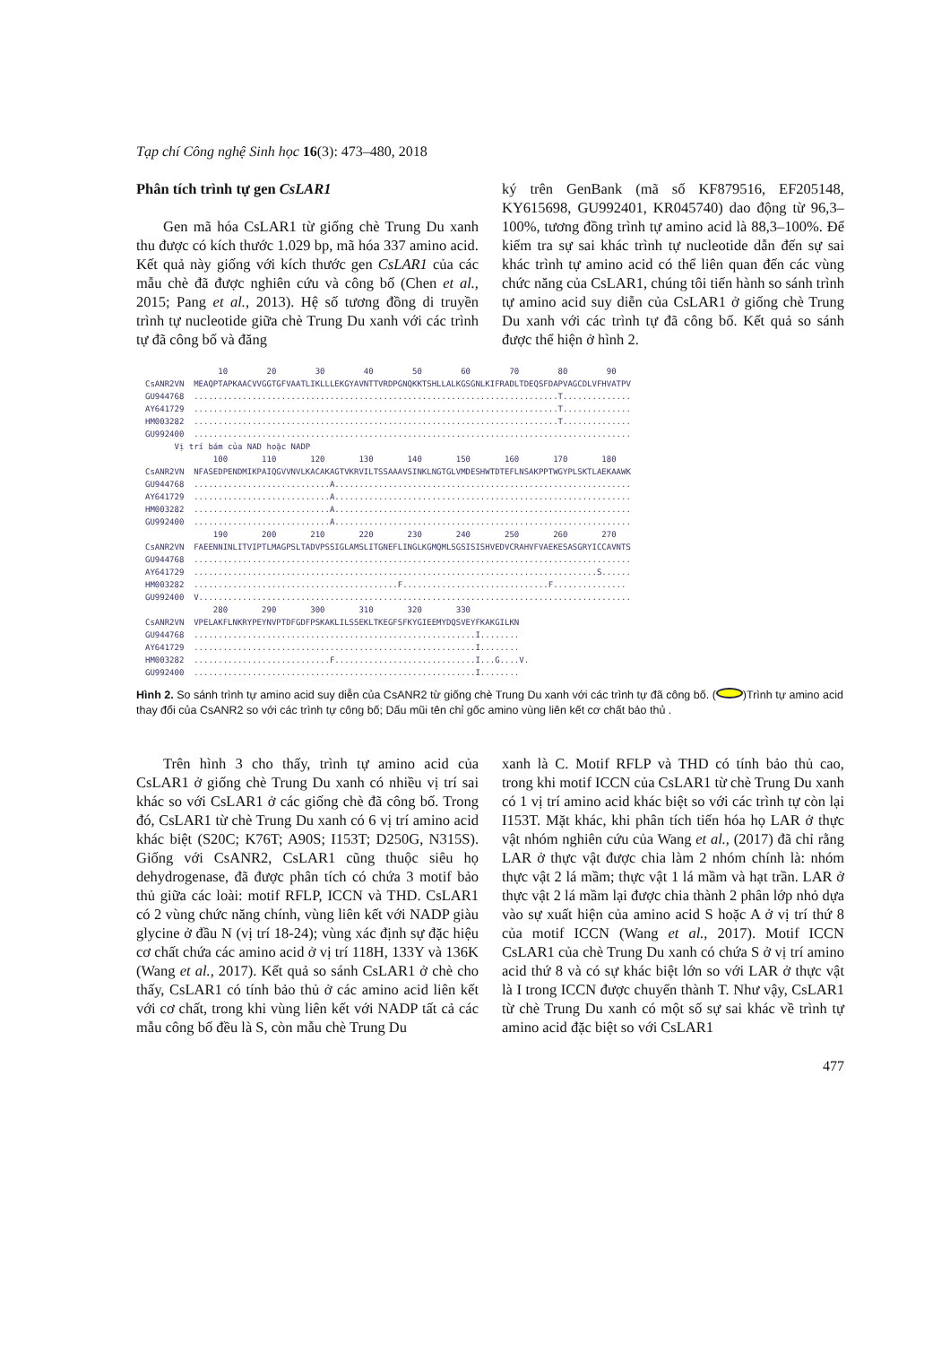Tạp chí Công nghệ Sinh học 16(3): 473–480, 2018
Phân tích trình tự gen CsLAR1
Gen mã hóa CsLAR1 từ giống chè Trung Du xanh thu được có kích thước 1.029 bp, mã hóa 337 amino acid. Kết quả này giống với kích thước gen CsLAR1 của các mẫu chè đã được nghiên cứu và công bố (Chen et al., 2015; Pang et al., 2013). Hệ số tương đồng di truyền trình tự nucleotide giữa chè Trung Du xanh với các trình tự đã công bố và đăng
ký trên GenBank (mã số KF879516, EF205148, KY615698, GU992401, KR045740) dao động từ 96,3–100%, tương đồng trình tự amino acid là 88,3–100%. Để kiểm tra sự sai khác trình tự nucleotide dẫn đến sự sai khác trình tự amino acid có thể liên quan đến các vùng chức năng của CsLAR1, chúng tôi tiến hành so sánh trình tự amino acid suy diễn của CsLAR1 ở giống chè Trung Du xanh với các trình tự đã công bố. Kết quả so sánh được thể hiện ở hình 2.
10 20 30 40 50 60 70 80 90 CsANR2VN MEAQPTAPKAACVVGGTGFVAATLIKLLLEKGYAVNTTVRDPGNQKKTSHLLALKGSGNLKIFRADLTDEQSFDAPVAGCDLVFHVATPV GU944768 ...........................................................................T.............. AY641729 ...........................................................................T.............. HM003282 ...........................................................................T.............. GU992400 .......................................................................................... Vị trí bám của NAD hoặc NADP 100 110 120 130 140 150 160 170 180 CsANR2VN NFASEDPENDMIKPAIQGVVNVLKACAKAGTVKRVILTSSAAAVSINKLNGTGLVMDESHWTDTEFLNSAKPPTWGYPLSKTLAEKAAWK GU944768 ............................A............................................................. AY641729 ............................A............................................................. HM003282 ............................A............................................................. GU992400 ............................A............................................................. 190 200 210 220 230 240 250 260 270 CsANR2VN FAEENNINLITVIPTLMAGPSLTADVPSSIGLAMSLITGNEFLINGLKGMQMLSGSISISHVEDVCRAHVFVAEKESASGRYICCAVNTS GU944768 .......................................................................................... AY641729 ...................................................................................S...... HM003282 ..........................................F..............................F............... GU992400 V......................................................................................... 280 290 300 310 320 330 CsANR2VN VPELAKFLNKRYPEYNVPTDFGDFPSKAKLILSSEKLTKEGFSFKYGIEEMYDQSVEYFKAKGILKN GU944768 ..........................................................I........ AY641729 ..........................................................I........ HM003282 ............................F.............................I...G....V. GU992400 ..........................................................I........
Hình 2. So sánh trình tự amino acid suy diễn của CsANR2 từ giống chè Trung Du xanh với các trình tự đã công bố. ( )Trình tự amino acid thay đổi của CsANR2 so với các trình tự công bố; Dấu mũi tên chỉ gốc amino vùng liên kết cơ chất bảo thủ .
Trên hình 3 cho thấy, trình tự amino acid của CsLAR1 ở giống chè Trung Du xanh có nhiều vị trí sai khác so với CsLAR1 ở các giống chè đã công bố. Trong đó, CsLAR1 từ chè Trung Du xanh có 6 vị trí amino acid khác biệt (S20C; K76T; A90S; I153T; D250G, N315S). Giống với CsANR2, CsLAR1 cũng thuộc siêu họ dehydrogenase, đã được phân tích có chứa 3 motif bảo thủ giữa các loài: motif RFLP, ICCN và THD. CsLAR1 có 2 vùng chức năng chính, vùng liên kết với NADP giàu glycine ở đầu N (vị trí 18-24); vùng xác định sự đặc hiệu cơ chất chứa các amino acid ở vị trí 118H, 133Y và 136K (Wang et al., 2017). Kết quả so sánh CsLAR1 ở chè cho thấy, CsLAR1 có tính bảo thủ ở các amino acid liên kết với cơ chất, trong khi vùng liên kết với NADP tất cả các mẫu công bố đều là S, còn mẫu chè Trung Du
xanh là C. Motif RFLP và THD có tính bảo thủ cao, trong khi motif ICCN của CsLAR1 từ chè Trung Du xanh có 1 vị trí amino acid khác biệt so với các trình tự còn lại I153T. Mặt khác, khi phân tích tiến hóa họ LAR ở thực vật nhóm nghiên cứu của Wang et al., (2017) đã chỉ rằng LAR ở thực vật được chia làm 2 nhóm chính là: nhóm thực vật 2 lá mầm; thực vật 1 lá mầm và hạt trần. LAR ở thực vật 2 lá mầm lại được chia thành 2 phân lớp nhỏ dựa vào sự xuất hiện của amino acid S hoặc A ở vị trí thứ 8 của motif ICCN (Wang et al., 2017). Motif ICCN CsLAR1 của chè Trung Du xanh có chứa S ở vị trí amino acid thứ 8 và có sự khác biệt lớn so với LAR ở thực vật là I trong ICCN được chuyển thành T. Như vậy, CsLAR1 từ chè Trung Du xanh có một số sự sai khác về trình tự amino acid đặc biệt so với CsLAR1
477